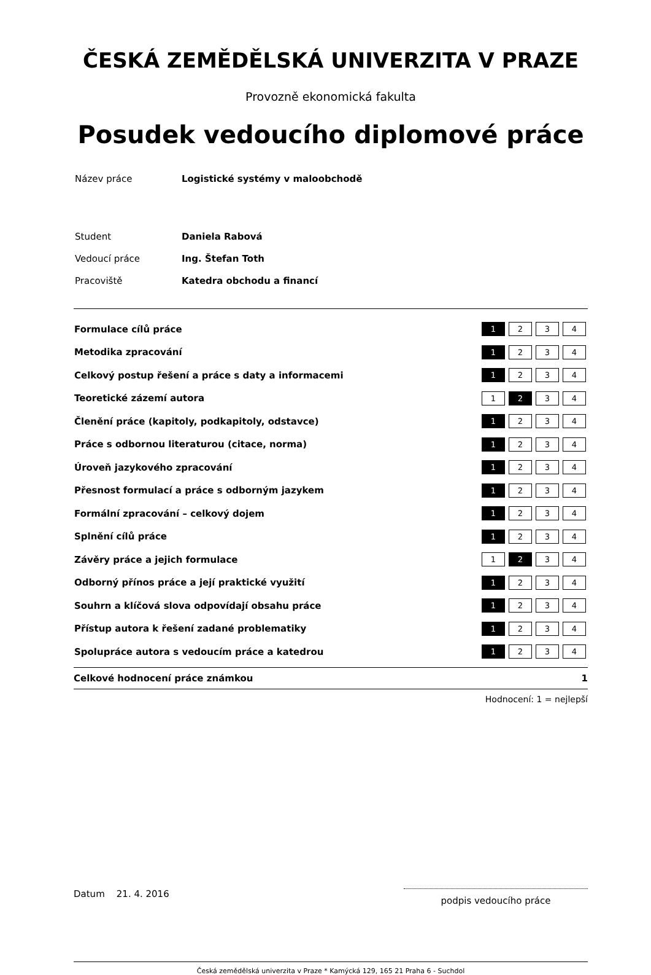ČESKÁ ZEMĚDĚLSKÁ UNIVERZITA V PRAZE
Provozně ekonomická fakulta
Posudek vedoucího diplomové práce
| Název práce | Logistické systémy v maloobchodě |
| Student | Daniela Rabová |
| Vedoucí práce | Ing. Štefan Toth |
| Pracoviště | Katedra obchodu a financí |
| Formulace cílů práce | 1 | 2 | 3 | 4 |
| Metodika zpracování | 1 | 2 | 3 | 4 |
| Celkový postup řešení a práce s daty a informacemi | 1 | 2 | 3 | 4 |
| Teoretické zázemí autora | 1 | 2 | 3 | 4 |
| Členění práce (kapitoly, podkapitoly, odstavce) | 1 | 2 | 3 | 4 |
| Práce s odbornou literaturou (citace, norma) | 1 | 2 | 3 | 4 |
| Úroveň jazykového zpracování | 1 | 2 | 3 | 4 |
| Přesnost formulací a práce s odborným jazykem | 1 | 2 | 3 | 4 |
| Formální zpracování – celkový dojem | 1 | 2 | 3 | 4 |
| Splnění cílů práce | 1 | 2 | 3 | 4 |
| Závěry práce a jejich formulace | 1 | 2 | 3 | 4 |
| Odborný přínos práce a její praktické využití | 1 | 2 | 3 | 4 |
| Souhrn a klíčová slova odpovídají obsahu práce | 1 | 2 | 3 | 4 |
| Přístup autora k řešení zadané problematiky | 1 | 2 | 3 | 4 |
| Spolupráce autora s vedoucím práce a katedrou | 1 | 2 | 3 | 4 |
Celkové hodnocení práce známkou 1
Hodnocení: 1 = nejlepší
Datum 21. 4. 2016
podpis vedoucího práce
Česká zemědělská univerzita v Praze * Kamýcká 129, 165 21 Praha 6 - Suchdol